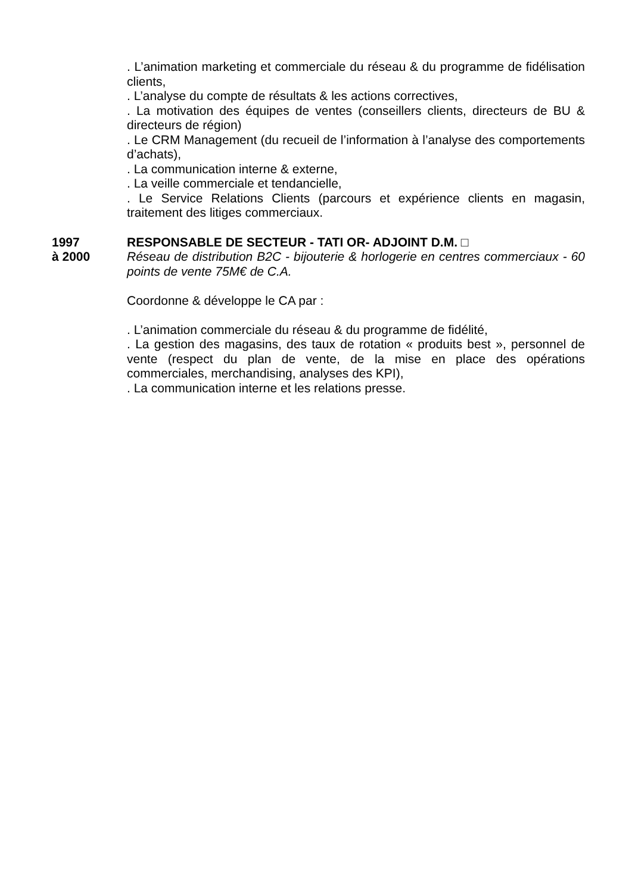. L’animation marketing et commerciale du réseau & du programme de fidélisation clients,
. L’analyse du compte de résultats & les actions correctives,
. La motivation des équipes de ventes (conseillers clients, directeurs de BU & directeurs de région)
. Le CRM Management (du recueil de l’information à l’analyse des comportements d’achats),
. La communication interne & externe,
. La veille commerciale et tendancielle,
. Le Service Relations Clients (parcours et expérience clients en magasin, traitement des litiges commerciaux.
1997
à 2000
RESPONSABLE DE SECTEUR - TATI OR- ADJOINT D.M. □
Réseau de distribution B2C - bijouterie & horlogerie en centres commerciaux - 60 points de vente 75M€ de C.A.
Coordonne & développe le CA par :
. L’animation commerciale du réseau & du programme de fidélité,
. La gestion des magasins, des taux de rotation « produits best », personnel de vente (respect du plan de vente, de la mise en place des opérations commerciales, merchandising, analyses des KPI),
. La communication interne et les relations presse.